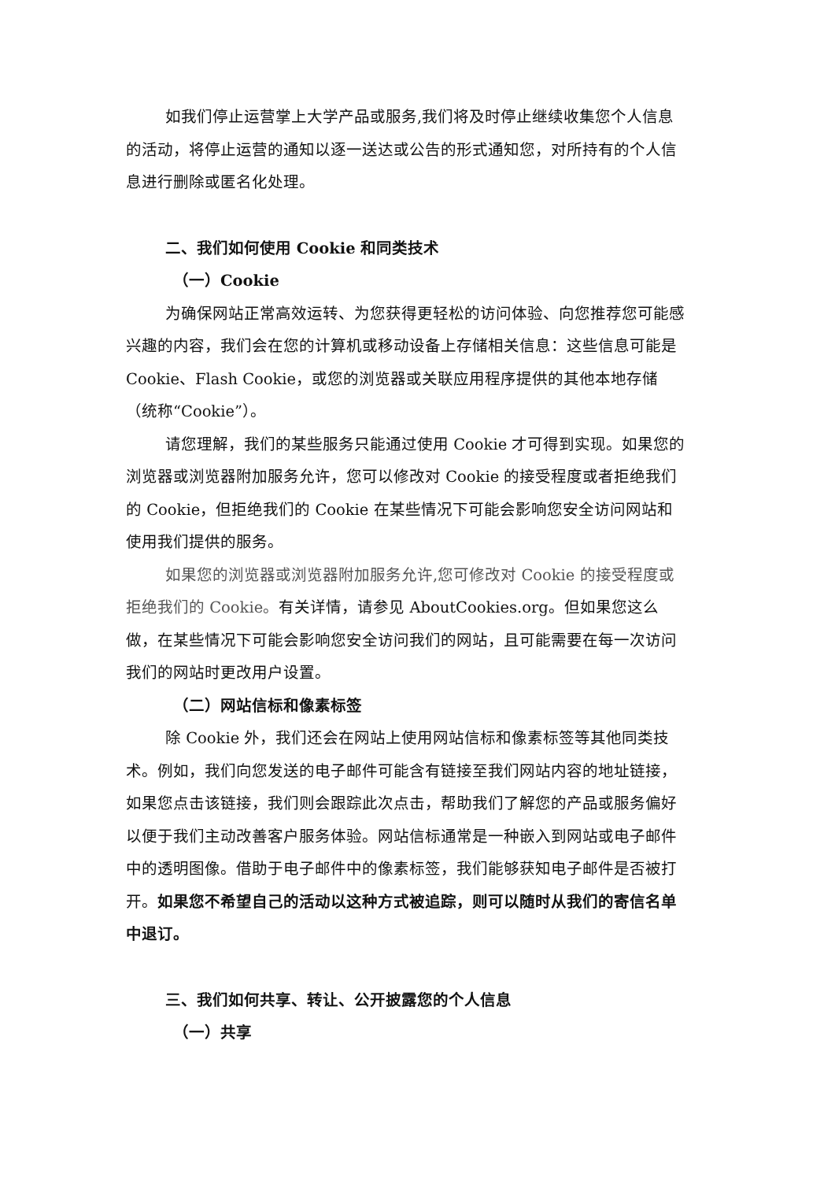如我们停止运营掌上大学产品或服务,我们将及时停止继续收集您个人信息的活动，将停止运营的通知以逐一送达或公告的形式通知您，对所持有的个人信息进行删除或匿名化处理。
二、我们如何使用 Cookie 和同类技术
（一）Cookie
为确保网站正常高效运转、为您获得更轻松的访问体验、向您推荐您可能感兴趣的内容，我们会在您的计算机或移动设备上存储相关信息：这些信息可能是 Cookie、Flash Cookie，或您的浏览器或关联应用程序提供的其他本地存储（统称“Cookie”）。
请您理解，我们的某些服务只能通过使用 Cookie 才可得到实现。如果您的浏览器或浏览器附加服务允许，您可以修改对 Cookie 的接受程度或者拒绝我们的 Cookie，但拒绝我们的 Cookie 在某些情况下可能会影响您安全访问网站和使用我们提供的服务。
如果您的浏览器或浏览器附加服务允许,您可修改对 Cookie 的接受程度或拒绝我们的 Cookie。有关详情，请参见 AboutCookies.org。但如果您这么做，在某些情况下可能会影响您安全访问我们的网站，且可能需要在每一次访问我们的网站时更改用户设置。
（二）网站信标和像素标签
除 Cookie 外，我们还会在网站上使用网站信标和像素标签等其他同类技术。例如，我们向您发送的电子邮件可能含有链接至我们网站内容的地址链接，如果您点击该链接，我们则会跟踪此次点击，帮助我们了解您的产品或服务偏好以便于我们主动改善客户服务体验。网站信标通常是一种嵌入到网站或电子邮件中的透明图像。借助于电子邮件中的像素标签，我们能够获知电子邮件是否被打开。如果您不希望自己的活动以这种方式被追踪，则可以随时从我们的寄信名单中退订。
三、我们如何共享、转让、公开披露您的个人信息
（一）共享